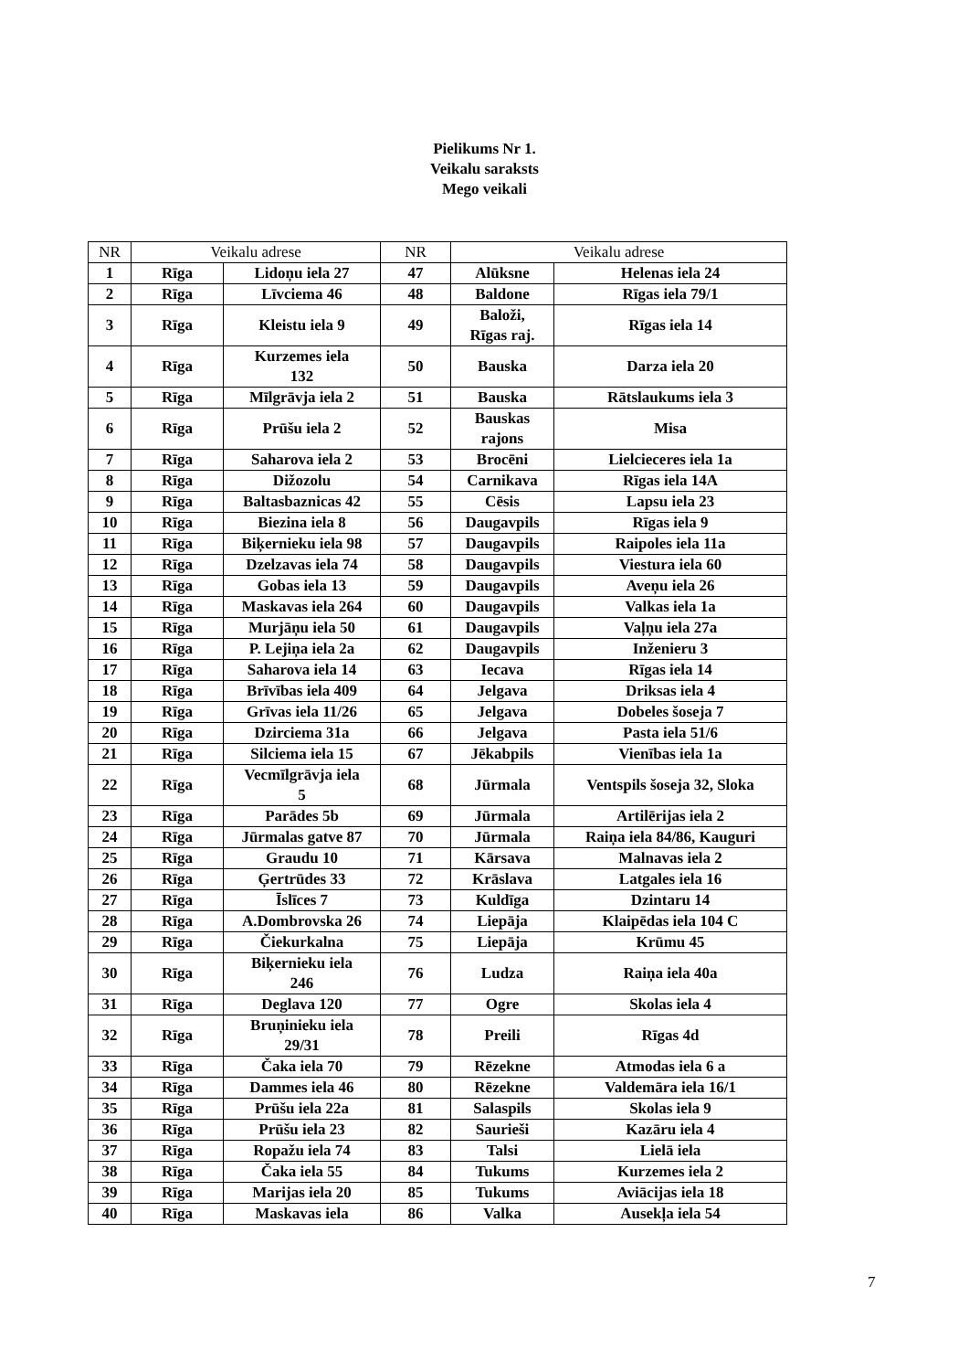Pielikums Nr 1.
Veikalu saraksts
Mego veikali
| NR | Veikalu adrese | | NR | Veikalu adrese | |
| --- | --- | --- | --- | --- | --- |
| 1 | Rīga | Lidoņu iela 27 | 47 | Alūksne | Helenas iela 24 |
| 2 | Rīga | Līvciema 46 | 48 | Baldone | Rīgas iela 79/1 |
| 3 | Rīga | Kleistu iela 9 | 49 | Baloži, Rīgas raj. | Rīgas iela 14 |
| 4 | Rīga | Kurzemes iela 132 | 50 | Bauska | Darza iela 20 |
| 5 | Rīga | Mīlgrāvja iela 2 | 51 | Bauska | Rātslaukums iela 3 |
| 6 | Rīga | Prūšu iela 2 | 52 | Bauskas rajons | Misa |
| 7 | Rīga | Saharova iela 2 | 53 | Brocēni | Lielcieceres iela 1a |
| 8 | Rīga | Dižozolu | 54 | Carnikava | Rīgas iela 14A |
| 9 | Rīga | Baltasbaznicas 42 | 55 | Cēsis | Lapsu iela 23 |
| 10 | Rīga | Biezina iela 8 | 56 | Daugavpils | Rīgas iela 9 |
| 11 | Rīga | Biķernieku iela 98 | 57 | Daugavpils | Raipoles iela 11a |
| 12 | Rīga | Dzelzavas iela 74 | 58 | Daugavpils | Viestura iela 60 |
| 13 | Rīga | Gobas iela 13 | 59 | Daugavpils | Aveņu iela 26 |
| 14 | Rīga | Maskavas iela 264 | 60 | Daugavpils | Valkas iela 1a |
| 15 | Rīga | Murjāņu iela 50 | 61 | Daugavpils | Vaļņu iela 27a |
| 16 | Rīga | P. Lejiņa iela 2a | 62 | Daugavpils | Inženieru 3 |
| 17 | Rīga | Saharova iela 14 | 63 | Iecava | Rīgas iela 14 |
| 18 | Rīga | Brīvības iela 409 | 64 | Jelgava | Driksas iela 4 |
| 19 | Rīga | Grīvas iela 11/26 | 65 | Jelgava | Dobeles šoseja 7 |
| 20 | Rīga | Dzirciema 31a | 66 | Jelgava | Pasta iela 51/6 |
| 21 | Rīga | Silciema iela 15 | 67 | Jēkabpils | Vienības iela 1a |
| 22 | Rīga | Vecmīlgrāvja iela 5 | 68 | Jūrmala | Ventspils šoseja 32, Sloka |
| 23 | Rīga | Parādes 5b | 69 | Jūrmala | Artilērijas iela 2 |
| 24 | Rīga | Jūrmalas gatve 87 | 70 | Jūrmala | Raiņa iela 84/86, Kauguri |
| 25 | Rīga | Graudu 10 | 71 | Kārsava | Malnavas iela 2 |
| 26 | Rīga | Ģertrūdes 33 | 72 | Krāslava | Latgales iela 16 |
| 27 | Rīga | Īslīces 7 | 73 | Kuldīga | Dzintaru 14 |
| 28 | Rīga | A.Dombrovska 26 | 74 | Liepāja | Klaipēdas iela 104 C |
| 29 | Rīga | Čiekurkalna | 75 | Liepāja | Krūmu 45 |
| 30 | Rīga | Biķernieku iela 246 | 76 | Ludza | Raiņa iela 40a |
| 31 | Rīga | Deglava 120 | 77 | Ogre | Skolas iela 4 |
| 32 | Rīga | Bruņinieku iela 29/31 | 78 | Preili | Rīgas 4d |
| 33 | Rīga | Čaka iela 70 | 79 | Rēzekne | Atmodas iela 6 a |
| 34 | Rīga | Dammes iela 46 | 80 | Rēzekne | Valdemāra iela 16/1 |
| 35 | Rīga | Prūšu iela 22a | 81 | Salaspils | Skolas iela 9 |
| 36 | Rīga | Prūšu iela 23 | 82 | Saurieši | Kazāru iela 4 |
| 37 | Rīga | Ropažu iela 74 | 83 | Talsi | Lielā iela |
| 38 | Rīga | Čaka iela 55 | 84 | Tukums | Kurzemes iela 2 |
| 39 | Rīga | Marijas iela 20 | 85 | Tukums | Aviācijas iela 18 |
| 40 | Rīga | Maskavas iela | 86 | Valka | Ausekļa iela 54 |
7